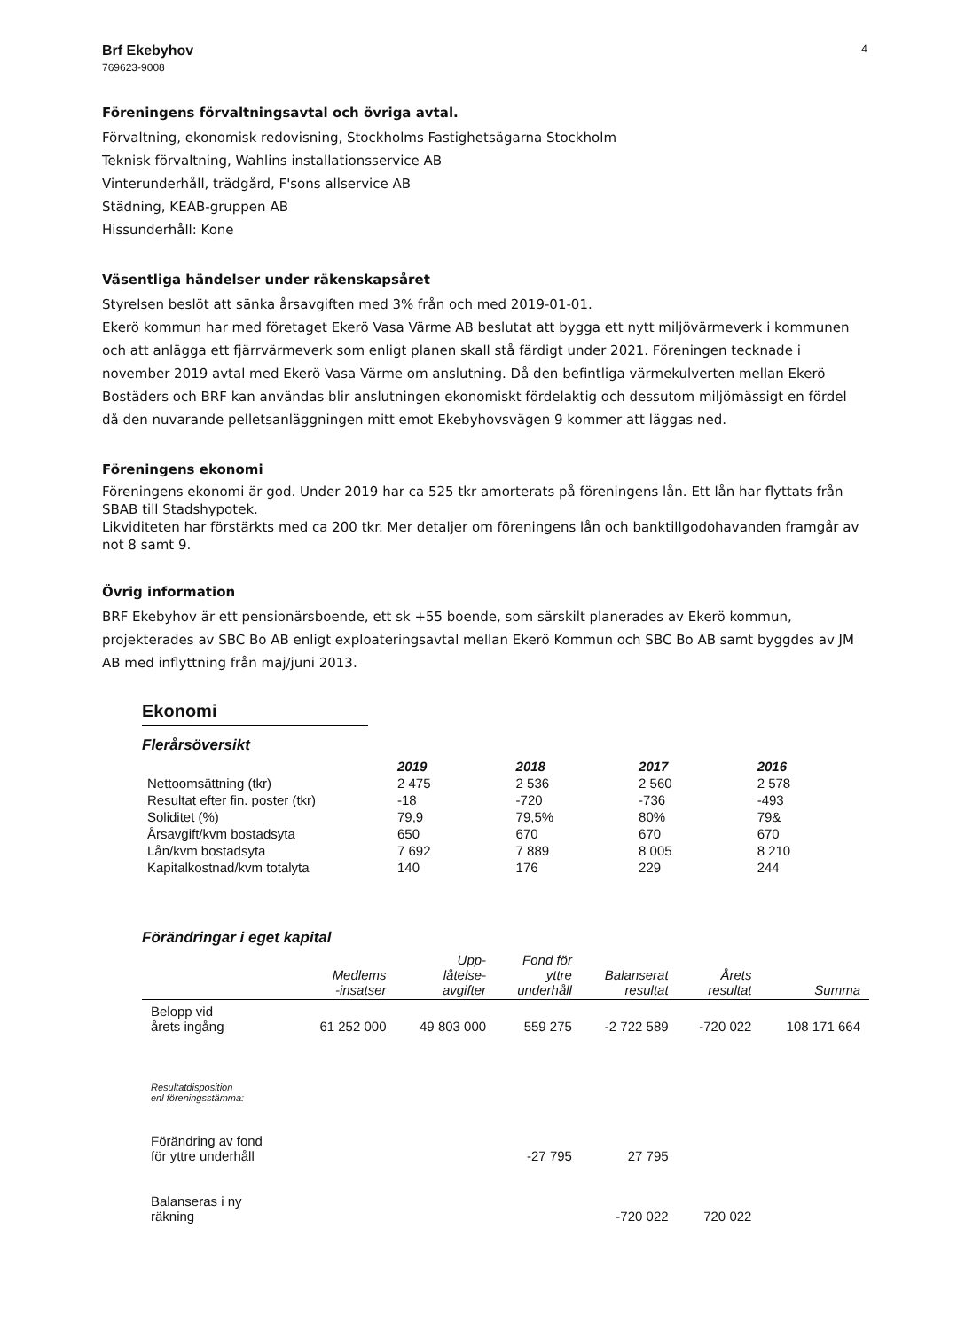Brf Ekebyhov
769623-9008
4
Föreningens förvaltningsavtal och övriga avtal.
Förvaltning, ekonomisk redovisning, Stockholms Fastighetsägarna Stockholm
Teknisk förvaltning, Wahlins installationsservice AB
Vinterunderhåll, trädgård, F'sons allservice AB
Städning, KEAB-gruppen AB
Hissunderhåll: Kone
Väsentliga händelser under räkenskapsåret
Styrelsen beslöt att sänka årsavgiften med 3% från och med 2019-01-01.
Ekerö kommun har med företaget Ekerö Vasa Värme AB beslutat att bygga ett nytt miljövärmeverk i kommunen och att anlägga ett fjärrvärmeverk som enligt planen skall stå färdigt under 2021. Föreningen tecknade i november 2019 avtal med Ekerö Vasa Värme om anslutning. Då den befintliga värmekulverten mellan Ekerö Bostäders och BRF kan användas blir anslutningen ekonomiskt fördelaktig och dessutom miljömässigt en fördel då den nuvarande pelletsanläggningen mitt emot Ekebyhovsvägen 9 kommer att läggas ned.
Föreningens ekonomi
Föreningens ekonomi är god. Under 2019 har ca 525 tkr amorterats på föreningens lån. Ett lån har flyttats från SBAB till Stadshypotek.
Likviditeten har förstärkts med ca 200 tkr. Mer detaljer om föreningens lån och banktillgodohavanden framgår av not 8 samt 9.
Övrig information
BRF Ekebyhov är ett pensionärsboende, ett sk +55 boende, som särskilt planerades av Ekerö kommun, projekterades av SBC Bo AB enligt exploateringsavtal mellan Ekerö Kommun och SBC Bo AB samt byggdes av JM AB med inflyttning från maj/juni 2013.
Ekonomi
Flerårsöversikt
| | 2019 | 2018 | 2017 | 2016 |
| --- | --- | --- | --- | --- |
| Nettoomsättning (tkr) | 2 475 | 2 536 | 2 560 | 2 578 |
| Resultat efter fin. poster (tkr) | -18 | -720 | -736 | -493 |
| Soliditet (%) | 79,9 | 79,5% | 80% | 79& |
| Årsavgift/kvm bostadsyta | 650 | 670 | 670 | 670 |
| Lån/kvm bostadsyta | 7 692 | 7 889 | 8 005 | 8 210 |
| Kapitalkostnad/kvm totalyta | 140 | 176 | 229 | 244 |
Förändringar i eget kapital
| | Medlems -insatser | Upp- låtelse- avgifter | Fond för yttre underhåll | Balanserat resultat | Årets resultat | Summa |
| --- | --- | --- | --- | --- | --- | --- |
| Belopp vid årets ingång | 61 252 000 | 49 803 000 | 559 275 | -2 722 589 | -720 022 | 108 171 664 |
| Resultatdisposition enl föreningsstämma: | | | | | | |
| Förändring av fond för yttre underhåll | | | -27 795 | 27 795 | | |
| Balanseras i ny räkning | | | | -720 022 | 720 022 | |